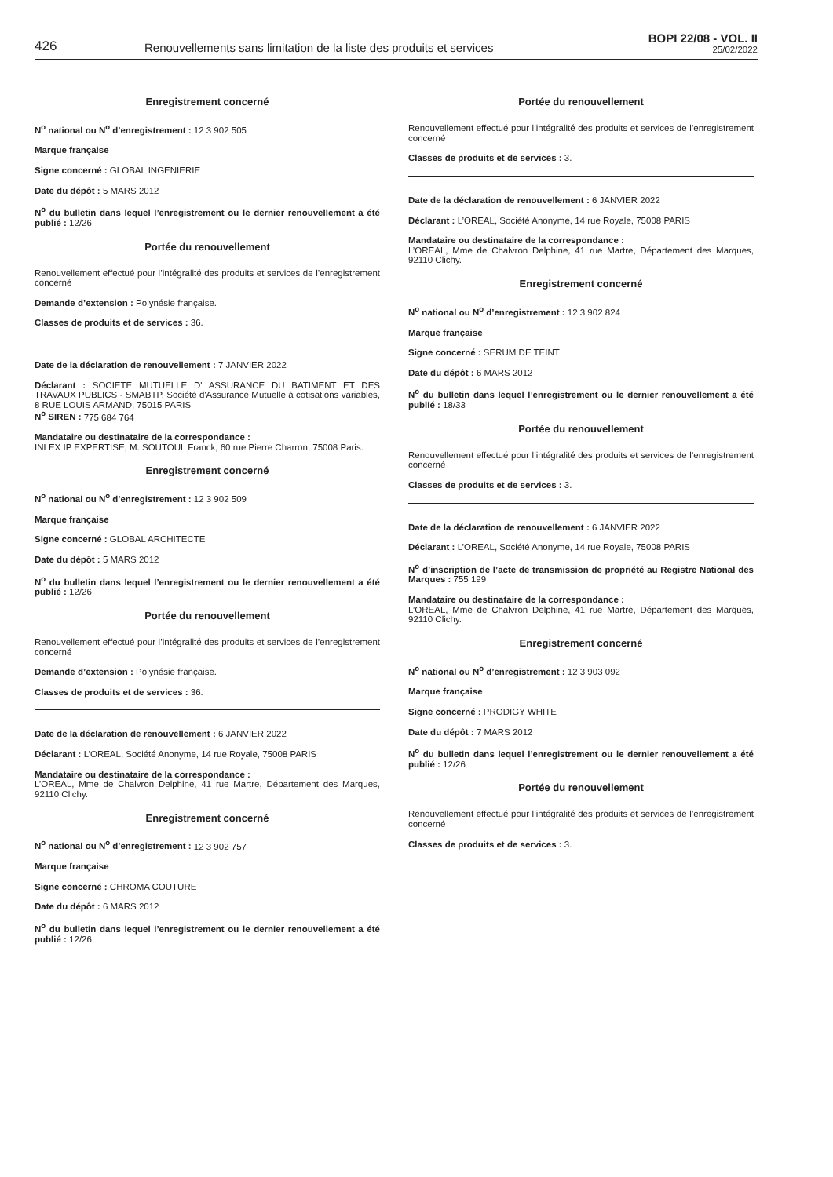426
Renouvellements sans limitation de la liste des produits et services
BOPI 22/08 - VOL. II
25/02/2022
Enregistrement concerné
N<sup>o</sup> national ou N<sup>o</sup> d’enregistrement : 12 3 902 505
Marque française
Signe concerné : GLOBAL INGENIERIE
Date du dépôt : 5 MARS 2012
N<sup>o</sup> du bulletin dans lequel l’enregistrement ou le dernier renouvellement a été publié : 12/26
Portée du renouvellement
Renouvellement effectué pour l’intégralité des produits et services de l’enregistrement concerné
Demande d’extension : Polynésie française.
Classes de produits et de services : 36.
Date de la déclaration de renouvellement : 7 JANVIER 2022
Déclarant : SOCIETE MUTUELLE D' ASSURANCE DU BATIMENT ET DES TRAVAUX PUBLICS - SMABTP, Société d'Assurance Mutuelle à cotisations variables, 8 RUE LOUIS ARMAND, 75015 PARIS
N<sup>o</sup> SIREN : 775 684 764
Mandataire ou destinataire de la correspondance :
INLEX IP EXPERTISE, M. SOUTOUL Franck, 60 rue Pierre Charron, 75008 Paris.
Enregistrement concerné
N<sup>o</sup> national ou N<sup>o</sup> d’enregistrement : 12 3 902 509
Marque française
Signe concerné : GLOBAL ARCHITECTE
Date du dépôt : 5 MARS 2012
N<sup>o</sup> du bulletin dans lequel l’enregistrement ou le dernier renouvellement a été publié : 12/26
Portée du renouvellement
Renouvellement effectué pour l’intégralité des produits et services de l’enregistrement concerné
Demande d’extension : Polynésie française.
Classes de produits et de services : 36.
Date de la déclaration de renouvellement : 6 JANVIER 2022
Déclarant : L’OREAL, Société Anonyme, 14 rue Royale, 75008 PARIS
Mandataire ou destinataire de la correspondance :
L’OREAL, Mme de Chalvron Delphine, 41 rue Martre, Département des Marques, 92110 Clichy.
Enregistrement concerné
N<sup>o</sup> national ou N<sup>o</sup> d’enregistrement : 12 3 902 757
Marque française
Signe concerné : CHROMA COUTURE
Date du dépôt : 6 MARS 2012
N<sup>o</sup> du bulletin dans lequel l’enregistrement ou le dernier renouvellement a été publié : 12/26
Portée du renouvellement
Renouvellement effectué pour l’intégralité des produits et services de l’enregistrement concerné
Classes de produits et de services : 3.
Date de la déclaration de renouvellement : 6 JANVIER 2022
Déclarant : L’OREAL, Société Anonyme, 14 rue Royale, 75008 PARIS
Mandataire ou destinataire de la correspondance :
L’OREAL, Mme de Chalvron Delphine, 41 rue Martre, Département des Marques, 92110 Clichy.
Enregistrement concerné
N<sup>o</sup> national ou N<sup>o</sup> d’enregistrement : 12 3 902 824
Marque française
Signe concerné : SERUM DE TEINT
Date du dépôt : 6 MARS 2012
N<sup>o</sup> du bulletin dans lequel l’enregistrement ou le dernier renouvellement a été publié : 18/33
Portée du renouvellement
Renouvellement effectué pour l’intégralité des produits et services de l’enregistrement concerné
Classes de produits et de services : 3.
Date de la déclaration de renouvellement : 6 JANVIER 2022
Déclarant : L’OREAL, Société Anonyme, 14 rue Royale, 75008 PARIS
N<sup>o</sup> d’inscription de l’acte de transmission de propriété au Registre National des Marques : 755 199
Mandataire ou destinataire de la correspondance :
L’OREAL, Mme de Chalvron Delphine, 41 rue Martre, Département des Marques, 92110 Clichy.
Enregistrement concerné
N<sup>o</sup> national ou N<sup>o</sup> d’enregistrement : 12 3 903 092
Marque française
Signe concerné : PRODIGY WHITE
Date du dépôt : 7 MARS 2012
N<sup>o</sup> du bulletin dans lequel l’enregistrement ou le dernier renouvellement a été publié : 12/26
Portée du renouvellement
Renouvellement effectué pour l’intégralité des produits et services de l’enregistrement concerné
Classes de produits et de services : 3.